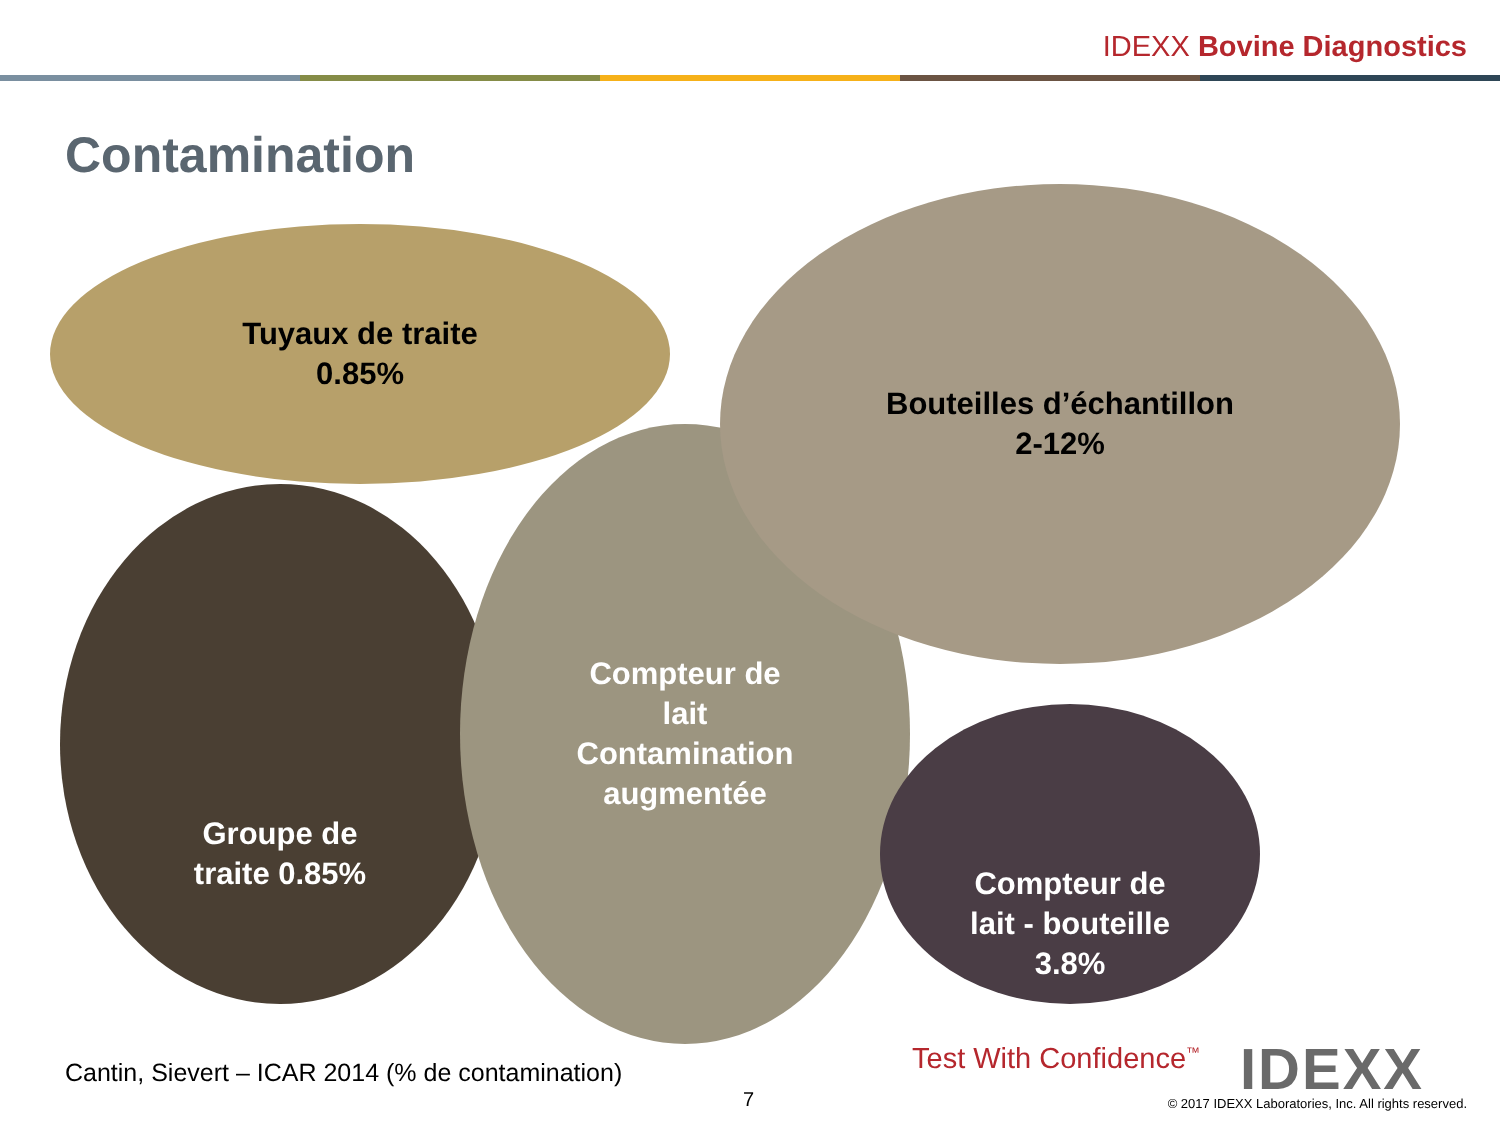IDEXX Bovine Diagnostics
Contamination
Tuyaux de traite
0.85%
Groupe de
traite 0.85%
Compteur de
lait
Contamination
augmentée
Bouteilles d’échantillon
2-12%
Compteur de
lait - bouteille
3.8%
Cantin, Sievert – ICAR 2014 (% de contamination)
7
Test With Confidence<sup>™</sup> IDEXX
© 2017 IDEXX Laboratories, Inc. All rights reserved.